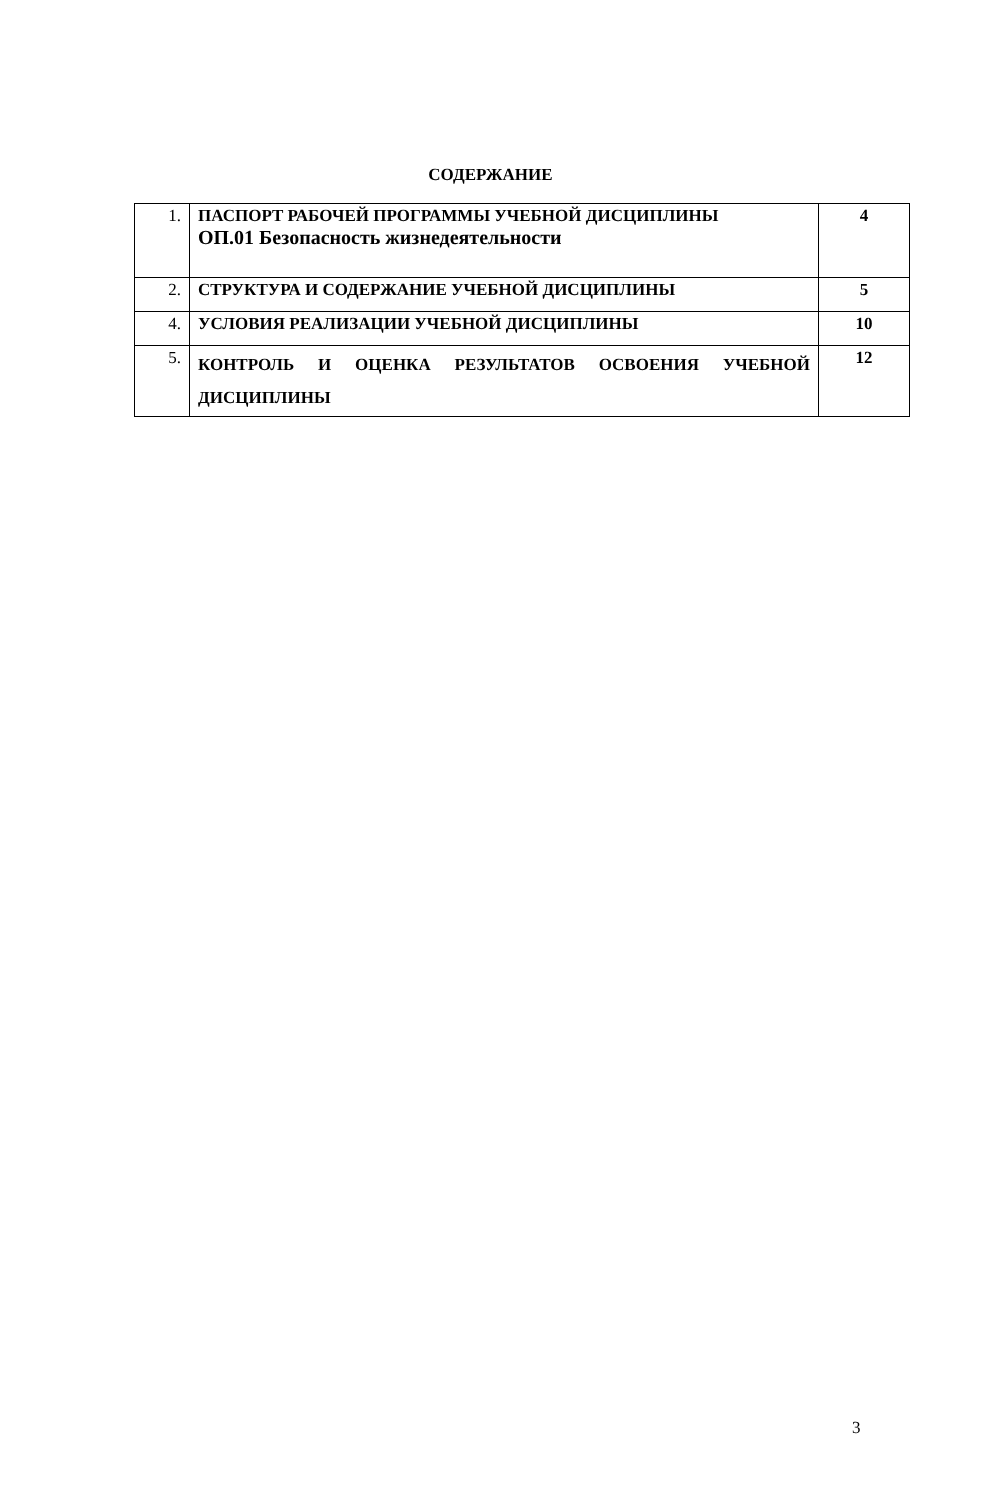СОДЕРЖАНИЕ
| 1. | ПАСПОРТ РАБОЧЕЙ ПРОГРАММЫ УЧЕБНОЙ ДИСЦИПЛИНЫ ОП.01 Безопасность жизнедеятельности | 4 |
| 2. | СТРУКТУРА И СОДЕРЖАНИЕ УЧЕБНОЙ ДИСЦИПЛИНЫ | 5 |
| 4. | УСЛОВИЯ РЕАЛИЗАЦИИ УЧЕБНОЙ ДИСЦИПЛИНЫ | 10 |
| 5. | КОНТРОЛЬ И ОЦЕНКА РЕЗУЛЬТАТОВ ОСВОЕНИЯ УЧЕБНОЙ ДИСЦИПЛИНЫ | 12 |
3